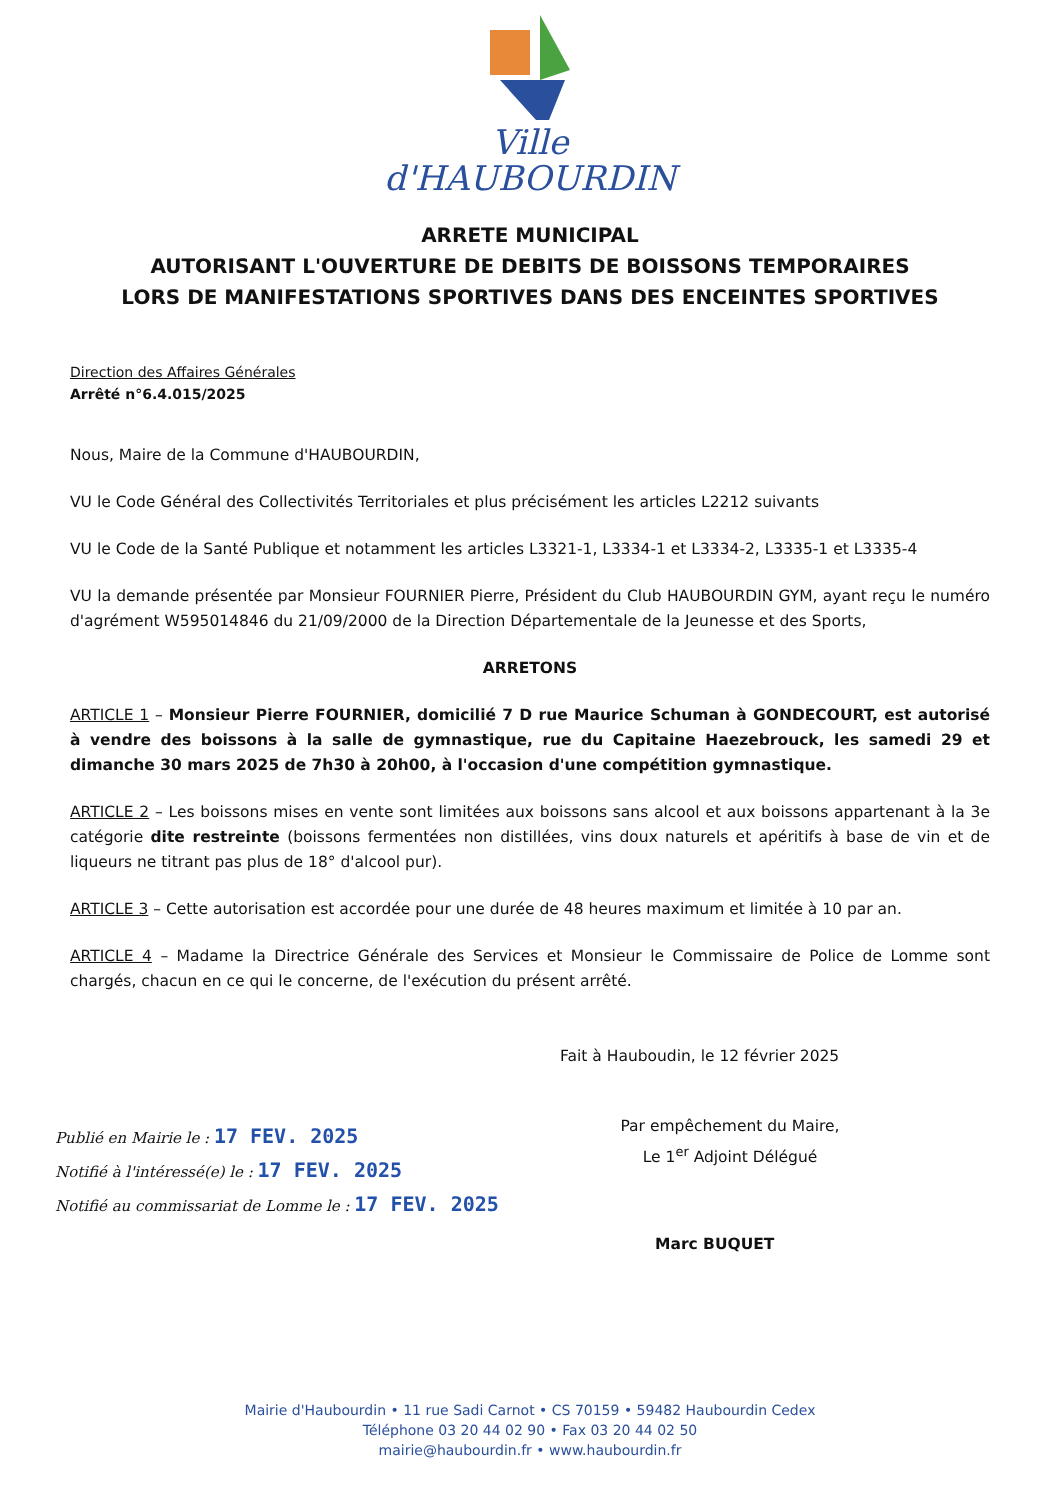Ville
d'HAUBOURDIN
ARRETE MUNICIPAL
AUTORISANT L'OUVERTURE DE DEBITS DE BOISSONS TEMPORAIRES
LORS DE MANIFESTATIONS SPORTIVES DANS DES ENCEINTES SPORTIVES
Direction des Affaires Générales
Arrêté n°6.4.015/2025
Nous, Maire de la Commune d'HAUBOURDIN,
VU le Code Général des Collectivités Territoriales et plus précisément les articles L2212 suivants
VU le Code de la Santé Publique et notamment les articles L3321-1, L3334-1 et L3334-2, L3335-1 et L3335-4
VU la demande présentée par Monsieur FOURNIER Pierre, Président du Club HAUBOURDIN GYM, ayant reçu le numéro d'agrément W595014846 du 21/09/2000 de la Direction Départementale de la Jeunesse et des Sports,
ARRETONS
ARTICLE 1 – Monsieur Pierre FOURNIER, domicilié 7 D rue Maurice Schuman à GONDECOURT, est autorisé à vendre des boissons à la salle de gymnastique, rue du Capitaine Haezebrouck, les samedi 29 et dimanche 30 mars 2025 de 7h30 à 20h00, à l'occasion d'une compétition gymnastique.
ARTICLE 2 – Les boissons mises en vente sont limitées aux boissons sans alcool et aux boissons appartenant à la 3e catégorie dite restreinte (boissons fermentées non distillées, vins doux naturels et apéritifs à base de vin et de liqueurs ne titrant pas plus de 18° d'alcool pur).
ARTICLE 3 – Cette autorisation est accordée pour une durée de 48 heures maximum et limitée à 10 par an.
ARTICLE 4 – Madame la Directrice Générale des Services et Monsieur le Commissaire de Police de Lomme sont chargés, chacun en ce qui le concerne, de l'exécution du présent arrêté.
Fait à Hauboudin, le 12 février 2025
Par empêchement du Maire,
Le 1<sup>er</sup> Adjoint Délégué
Publié en Mairie le : 17 FEV. 2025
Notifié à l'intéressé(e) le : 17 FEV. 2025
Notifié au commissariat de Lomme le : 17 FEV. 2025
Marc BUQUET
Mairie d'Haubourdin • 11 rue Sadi Carnot • CS 70159 • 59482 Haubourdin Cedex
Téléphone 03 20 44 02 90 • Fax 03 20 44 02 50
mairie@haubourdin.fr • www.haubourdin.fr